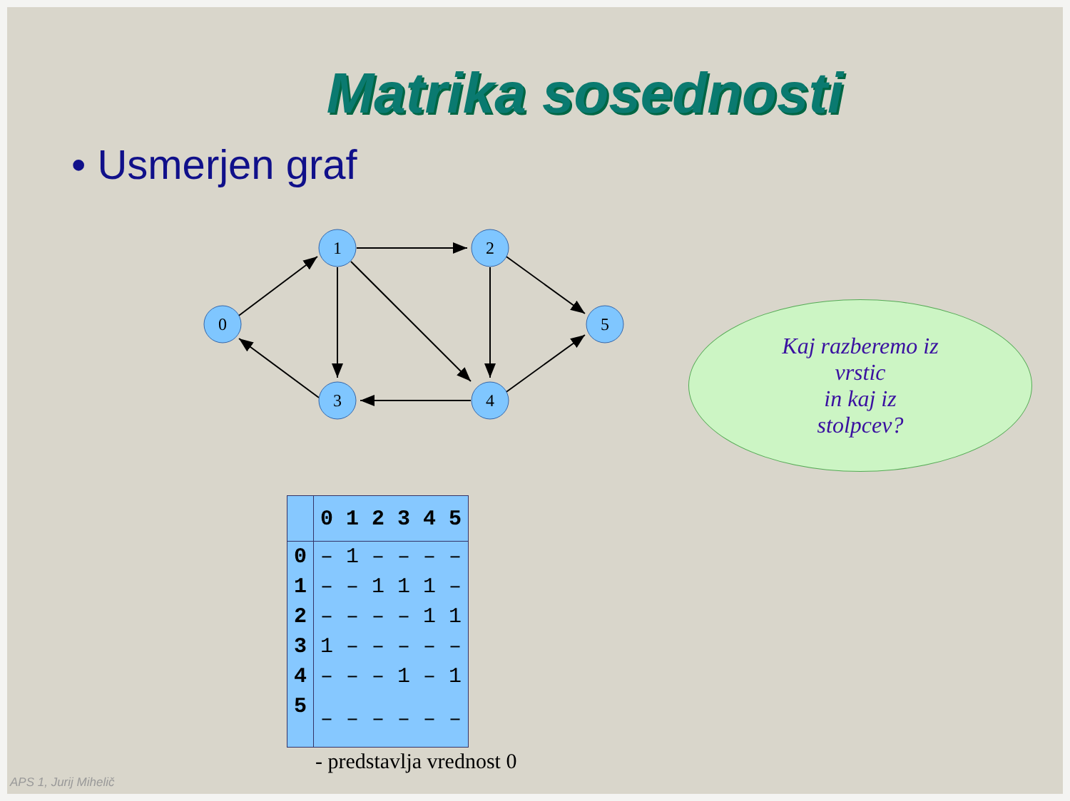Matrika sosednosti
• Usmerjen graf
0
1
2
3
4
5
| | 0 | 1 | 2 | 3 | 4 | 5 |
| --- | --- | --- | --- | --- | --- | --- |
| 0 | – | 1 | – | – | – | – |
| 1 | – | – | 1 | 1 | 1 | – |
| 2 | – | – | – | – | 1 | 1 |
| 3 | 1 | – | – | – | – | – |
| 4 | – | – | – | 1 | – | 1 |
| 5 | – | – | – | – | – | – |
- predstavlja vrednost 0
Kaj razberemo iz
vrstic
in kaj iz
stolpcev?
APS 1, Jurij Mihelič